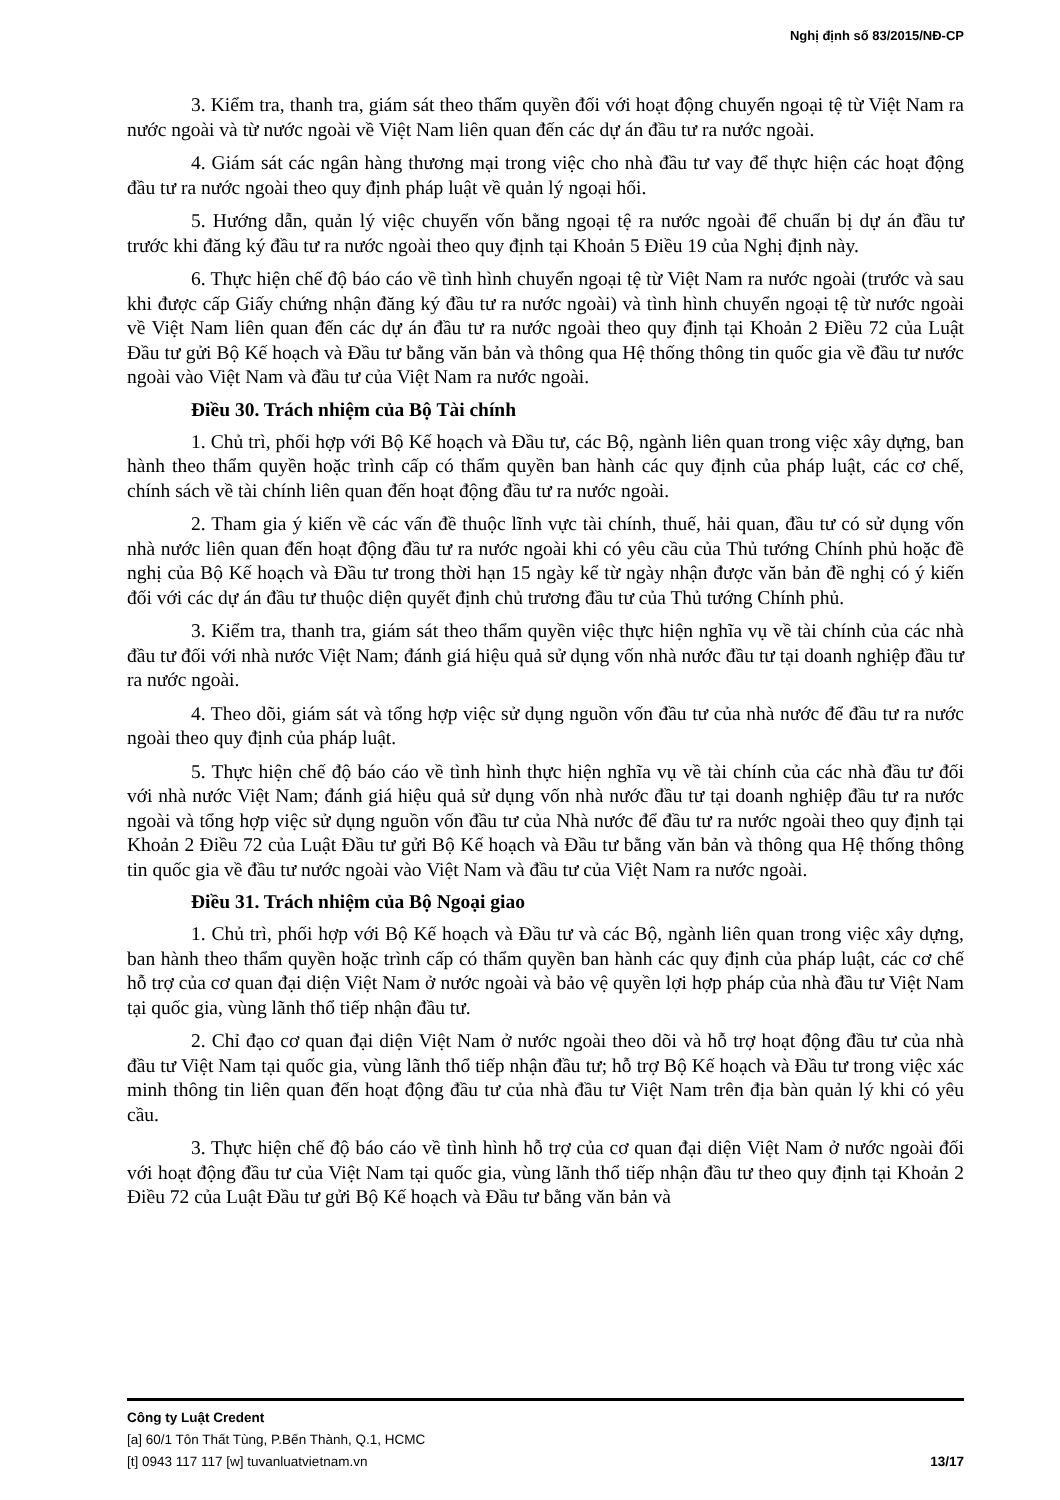Nghị định số 83/2015/NĐ-CP
3. Kiểm tra, thanh tra, giám sát theo thẩm quyền đối với hoạt động chuyển ngoại tệ từ Việt Nam ra nước ngoài và từ nước ngoài về Việt Nam liên quan đến các dự án đầu tư ra nước ngoài.
4. Giám sát các ngân hàng thương mại trong việc cho nhà đầu tư vay để thực hiện các hoạt động đầu tư ra nước ngoài theo quy định pháp luật về quản lý ngoại hối.
5. Hướng dẫn, quản lý việc chuyển vốn bằng ngoại tệ ra nước ngoài để chuẩn bị dự án đầu tư trước khi đăng ký đầu tư ra nước ngoài theo quy định tại Khoản 5 Điều 19 của Nghị định này.
6. Thực hiện chế độ báo cáo về tình hình chuyển ngoại tệ từ Việt Nam ra nước ngoài (trước và sau khi được cấp Giấy chứng nhận đăng ký đầu tư ra nước ngoài) và tình hình chuyển ngoại tệ từ nước ngoài về Việt Nam liên quan đến các dự án đầu tư ra nước ngoài theo quy định tại Khoản 2 Điều 72 của Luật Đầu tư gửi Bộ Kế hoạch và Đầu tư bằng văn bản và thông qua Hệ thống thông tin quốc gia về đầu tư nước ngoài vào Việt Nam và đầu tư của Việt Nam ra nước ngoài.
Điều 30. Trách nhiệm của Bộ Tài chính
1. Chủ trì, phối hợp với Bộ Kế hoạch và Đầu tư, các Bộ, ngành liên quan trong việc xây dựng, ban hành theo thẩm quyền hoặc trình cấp có thẩm quyền ban hành các quy định của pháp luật, các cơ chế, chính sách về tài chính liên quan đến hoạt động đầu tư ra nước ngoài.
2. Tham gia ý kiến về các vấn đề thuộc lĩnh vực tài chính, thuế, hải quan, đầu tư có sử dụng vốn nhà nước liên quan đến hoạt động đầu tư ra nước ngoài khi có yêu cầu của Thủ tướng Chính phủ hoặc đề nghị của Bộ Kế hoạch và Đầu tư trong thời hạn 15 ngày kể từ ngày nhận được văn bản đề nghị có ý kiến đối với các dự án đầu tư thuộc diện quyết định chủ trương đầu tư của Thủ tướng Chính phủ.
3. Kiểm tra, thanh tra, giám sát theo thẩm quyền việc thực hiện nghĩa vụ về tài chính của các nhà đầu tư đối với nhà nước Việt Nam; đánh giá hiệu quả sử dụng vốn nhà nước đầu tư tại doanh nghiệp đầu tư ra nước ngoài.
4. Theo dõi, giám sát và tổng hợp việc sử dụng nguồn vốn đầu tư của nhà nước để đầu tư ra nước ngoài theo quy định của pháp luật.
5. Thực hiện chế độ báo cáo về tình hình thực hiện nghĩa vụ về tài chính của các nhà đầu tư đối với nhà nước Việt Nam; đánh giá hiệu quả sử dụng vốn nhà nước đầu tư tại doanh nghiệp đầu tư ra nước ngoài và tổng hợp việc sử dụng nguồn vốn đầu tư của Nhà nước để đầu tư ra nước ngoài theo quy định tại Khoản 2 Điều 72 của Luật Đầu tư gửi Bộ Kế hoạch và Đầu tư bằng văn bản và thông qua Hệ thống thông tin quốc gia về đầu tư nước ngoài vào Việt Nam và đầu tư của Việt Nam ra nước ngoài.
Điều 31. Trách nhiệm của Bộ Ngoại giao
1. Chủ trì, phối hợp với Bộ Kế hoạch và Đầu tư và các Bộ, ngành liên quan trong việc xây dựng, ban hành theo thẩm quyền hoặc trình cấp có thẩm quyền ban hành các quy định của pháp luật, các cơ chế hỗ trợ của cơ quan đại diện Việt Nam ở nước ngoài và bảo vệ quyền lợi hợp pháp của nhà đầu tư Việt Nam tại quốc gia, vùng lãnh thổ tiếp nhận đầu tư.
2. Chỉ đạo cơ quan đại diện Việt Nam ở nước ngoài theo dõi và hỗ trợ hoạt động đầu tư của nhà đầu tư Việt Nam tại quốc gia, vùng lãnh thổ tiếp nhận đầu tư; hỗ trợ Bộ Kế hoạch và Đầu tư trong việc xác minh thông tin liên quan đến hoạt động đầu tư của nhà đầu tư Việt Nam trên địa bàn quản lý khi có yêu cầu.
3. Thực hiện chế độ báo cáo về tình hình hỗ trợ của cơ quan đại diện Việt Nam ở nước ngoài đối với hoạt động đầu tư của Việt Nam tại quốc gia, vùng lãnh thổ tiếp nhận đầu tư theo quy định tại Khoản 2 Điều 72 của Luật Đầu tư gửi Bộ Kế hoạch và Đầu tư bằng văn bản và
Công ty Luật Credent
[a] 60/1 Tôn Thất Tùng, P.Bến Thành, Q.1, HCMC
[t] 0943 117 117 [w] tuvanluatvietnam.vn 13/17